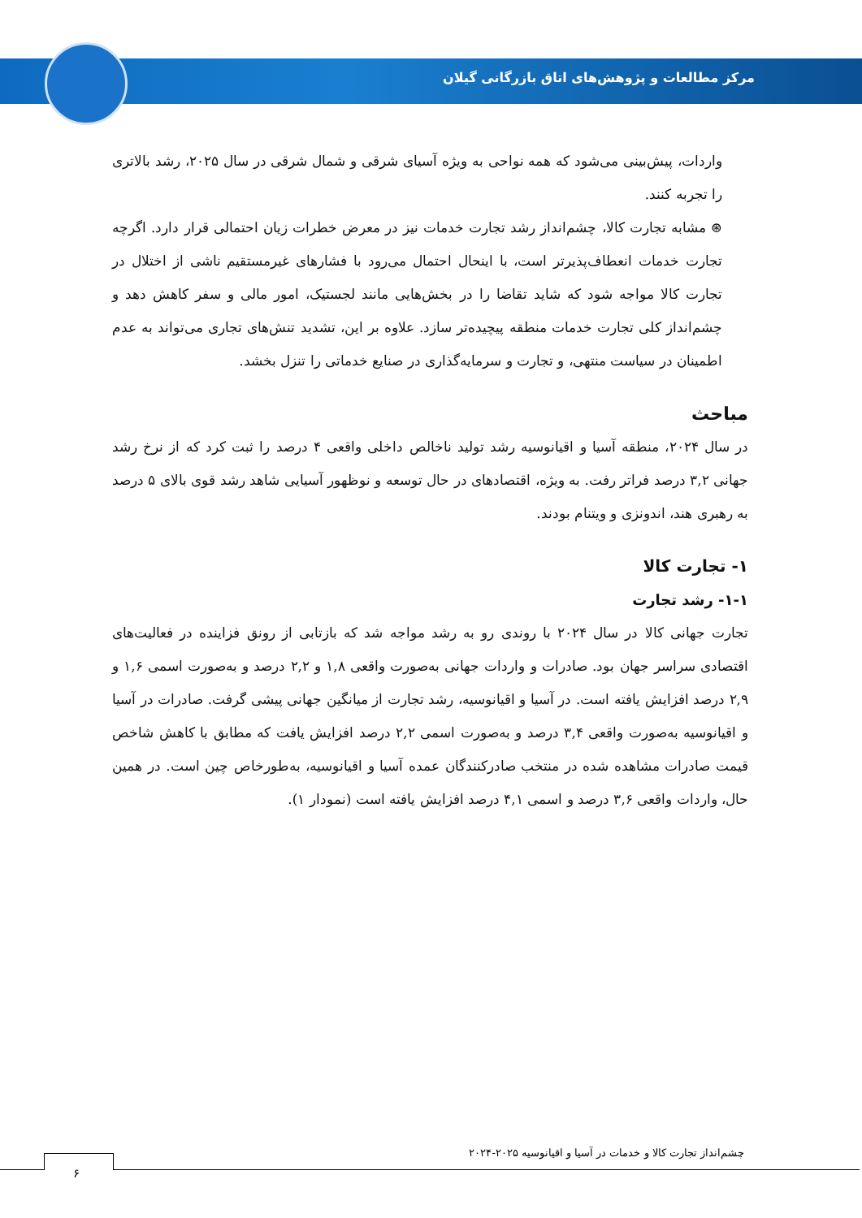مرکز مطالعات و پژوهش‌های اتاق بازرگانی گیلان
واردات، پیش‌بینی می‌شود که همه نواحی به ویژه آسیای شرقی و شمال شرقی در سال ۲۰۲۵، رشد بالاتری را تجربه کنند.
⊛ مشابه تجارت کالا، چشم‌انداز رشد تجارت خدمات نیز در معرض خطرات زیان احتمالی قرار دارد. اگرچه تجارت خدمات انعطاف‌پذیرتر است، با اینحال احتمال می‌رود با فشارهای غیرمستقیم ناشی از اختلال در تجارت کالا مواجه شود که شاید تقاضا را در بخش‌هایی مانند لجستیک، امور مالی و سفر کاهش دهد و چشم‌انداز کلی تجارت خدمات منطقه پیچیده‌تر سازد. علاوه بر این، تشدید تنش‌های تجاری می‌تواند به عدم اطمینان در سیاست منتهی، و تجارت و سرمایه‌گذاری در صنایع خدماتی را تنزل بخشد.
مباحث
در سال ۲۰۲۴، منطقه آسیا و اقیانوسیه رشد تولید ناخالص داخلی واقعی ۴ درصد را ثبت کرد که از نرخ رشد جهانی ۳,۲ درصد فراتر رفت. به ویژه، اقتصادهای در حال توسعه و نوظهور آسیایی شاهد رشد قوی بالای ۵ درصد به رهبری هند، اندونزی و ویتنام بودند.
۱- تجارت کالا
۱-۱- رشد تجارت
تجارت جهانی کالا در سال ۲۰۲۴ با روندی رو به رشد مواجه شد که بازتابی از رونق فزاینده در فعالیت‌های اقتصادی سراسر جهان بود. صادرات و واردات جهانی به‌صورت واقعی ۱,۸ و ۲,۲ درصد و به‌صورت اسمی ۱,۶ و ۲,۹ درصد افزایش یافته است. در آسیا و اقیانوسیه، رشد تجارت از میانگین جهانی پیشی گرفت. صادرات در آسیا و اقیانوسیه به‌صورت واقعی ۳,۴ درصد و به‌صورت اسمی ۲,۲ درصد افزایش یافت که مطابق با کاهش شاخص قیمت صادرات مشاهده شده در منتخب صادرکنندگان عمده آسیا و اقیانوسیه، به‌طورخاص چین است. در همین حال، واردات واقعی ۳,۶ درصد و اسمی ۴,۱ درصد افزایش یافته است (نمودار ۱).
چشم‌انداز تجارت کالا و خدمات در آسیا و اقیانوسیه ۲۰۲۵-۲۰۲۴
۶